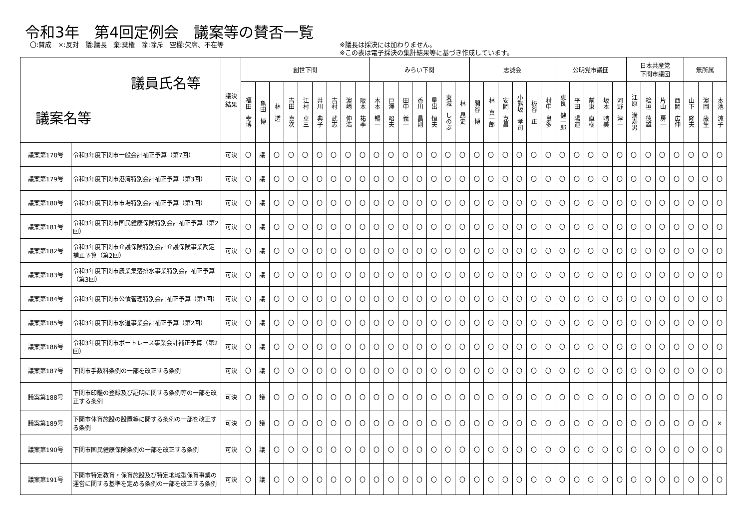令和3年　第4回定例会　議案等の賛否一覧
〇:賛成　×:反対　議:議長　棄:棄権　除:除斥　空欄:欠席、不在等 ※議長は採決には加わりません。
※この表は電子採決の集計結果等に基づき作成しています。
| 議員氏名等 議案名等 | | 議決 結果 | 創世下関 | | | | | | | | | みらい下関 | | | | | | | 志誠会 | | | | | | 公明党市議団 | | | | | 日本共産党 下関市議団 | | | | 無所属 | | |
| --- | --- | --- | --- | --- | --- | --- | --- | --- | --- | --- | --- | --- | --- | --- | --- | --- | --- | --- | --- | --- | --- | --- | --- | --- | --- | --- | --- | --- | --- | --- | --- | --- | --- | --- | --- | --- |
| | | | 福田 幸博 | 亀田 博 | 林 透 | 吉田 真次 | 江村 卓三 | 井川 典子 | 吉村 武志 | 濵﨑 伸浩 | 阪本 祐季 | 木本 暢一 | 戸澤 昭夫 | 田中 義一 | 香川 昌則 | 星出 恒夫 | 東城 しのぶ | 林 昂史 | 関谷 博 | 林 真一郎 | 安岡 克昌 | 小熊坂 孝司 | 板谷 正 | 村中 良多 | 恵良 健一郎 | 平田 陽道 | 前東 直樹 | 坂本 晴美 | 河野 淳一 | 江原 満寿男 | 桧垣 徳雄 | 片山 房一 | 西岡 広伸 | 山下 隆夫 | 濵岡 歳生 | 本池 涼子 |
| 議案第178号 | 令和3年度下関市一般会計補正予算（第7回） | 可決 | 〇 | 議 | 〇 | 〇 | 〇 | 〇 | 〇 | 〇 | 〇 | 〇 | 〇 | 〇 | 〇 | 〇 | 〇 | 〇 | 〇 | 〇 | 〇 | 〇 | 〇 | 〇 | 〇 | 〇 | 〇 | 〇 | 〇 | 〇 | 〇 | 〇 | 〇 | 〇 | 〇 | 〇 |
| 議案第179号 | 令和3年度下関市港湾特別会計補正予算（第3回） | 可決 | 〇 | 議 | 〇 | 〇 | 〇 | 〇 | 〇 | 〇 | 〇 | 〇 | 〇 | 〇 | 〇 | 〇 | 〇 | 〇 | 〇 | 〇 | 〇 | 〇 | 〇 | 〇 | 〇 | 〇 | 〇 | 〇 | 〇 | 〇 | 〇 | 〇 | 〇 | 〇 | 〇 | 〇 |
| 議案第180号 | 令和3年度下関市市場特別会計補正予算（第1回） | 可決 | 〇 | 議 | 〇 | 〇 | 〇 | 〇 | 〇 | 〇 | 〇 | 〇 | 〇 | 〇 | 〇 | 〇 | 〇 | 〇 | 〇 | 〇 | 〇 | 〇 | 〇 | 〇 | 〇 | 〇 | 〇 | 〇 | 〇 | 〇 | 〇 | 〇 | 〇 | 〇 | 〇 | 〇 |
| 議案第181号 | 令和3年度下関市国民健康保険特別会計補正予算（第2回） | 可決 | 〇 | 議 | 〇 | 〇 | 〇 | 〇 | 〇 | 〇 | 〇 | 〇 | 〇 | 〇 | 〇 | 〇 | 〇 | 〇 | 〇 | 〇 | 〇 | 〇 | 〇 | 〇 | 〇 | 〇 | 〇 | 〇 | 〇 | 〇 | 〇 | 〇 | 〇 | 〇 | 〇 | 〇 |
| 議案第182号 | 令和3年度下関市介護保険特別会計介護保険事業勘定補正予算（第2回） | 可決 | 〇 | 議 | 〇 | 〇 | 〇 | 〇 | 〇 | 〇 | 〇 | 〇 | 〇 | 〇 | 〇 | 〇 | 〇 | 〇 | 〇 | 〇 | 〇 | 〇 | 〇 | 〇 | 〇 | 〇 | 〇 | 〇 | 〇 | 〇 | 〇 | 〇 | 〇 | 〇 | 〇 | 〇 |
| 議案第183号 | 令和3年度下関市農業集落排水事業特別会計補正予算（第3回） | 可決 | 〇 | 議 | 〇 | 〇 | 〇 | 〇 | 〇 | 〇 | 〇 | 〇 | 〇 | 〇 | 〇 | 〇 | 〇 | 〇 | 〇 | 〇 | 〇 | 〇 | 〇 | 〇 | 〇 | 〇 | 〇 | 〇 | 〇 | 〇 | 〇 | 〇 | 〇 | 〇 | 〇 | 〇 |
| 議案第184号 | 令和3年度下関市公債管理特別会計補正予算（第1回） | 可決 | 〇 | 議 | 〇 | 〇 | 〇 | 〇 | 〇 | 〇 | 〇 | 〇 | 〇 | 〇 | 〇 | 〇 | 〇 | 〇 | 〇 | 〇 | 〇 | 〇 | 〇 | 〇 | 〇 | 〇 | 〇 | 〇 | 〇 | 〇 | 〇 | 〇 | 〇 | 〇 | 〇 | 〇 |
| 議案第185号 | 令和3年度下関市水道事業会計補正予算（第2回） | 可決 | 〇 | 議 | 〇 | 〇 | 〇 | 〇 | 〇 | 〇 | 〇 | 〇 | 〇 | 〇 | 〇 | 〇 | 〇 | 〇 | 〇 | 〇 | 〇 | 〇 | 〇 | 〇 | 〇 | 〇 | 〇 | 〇 | 〇 | 〇 | 〇 | 〇 | 〇 | 〇 | 〇 | 〇 |
| 議案第186号 | 令和3年度下関市ボートレース事業会計補正予算（第2回） | 可決 | 〇 | 議 | 〇 | 〇 | 〇 | 〇 | 〇 | 〇 | 〇 | 〇 | 〇 | 〇 | 〇 | 〇 | 〇 | 〇 | 〇 | 〇 | 〇 | 〇 | 〇 | 〇 | 〇 | 〇 | 〇 | 〇 | 〇 | 〇 | 〇 | 〇 | 〇 | 〇 | 〇 | 〇 |
| 議案第187号 | 下関市手数料条例の一部を改正する条例 | 可決 | 〇 | 議 | 〇 | 〇 | 〇 | 〇 | 〇 | 〇 | 〇 | 〇 | 〇 | 〇 | 〇 | 〇 | 〇 | 〇 | 〇 | 〇 | 〇 | 〇 | 〇 | 〇 | 〇 | 〇 | 〇 | 〇 | 〇 | 〇 | 〇 | 〇 | 〇 | 〇 | 〇 | 〇 |
| 議案第188号 | 下関市印鑑の登録及び証明に関する条例等の一部を改正する条例 | 可決 | 〇 | 議 | 〇 | 〇 | 〇 | 〇 | 〇 | 〇 | 〇 | 〇 | 〇 | 〇 | 〇 | 〇 | 〇 | 〇 | 〇 | 〇 | 〇 | 〇 | 〇 | 〇 | 〇 | 〇 | 〇 | 〇 | 〇 | 〇 | 〇 | 〇 | 〇 | 〇 | 〇 | 〇 |
| 議案第189号 | 下関市体育施設の設置等に関する条例の一部を改正する条例 | 可決 | 〇 | 議 | 〇 | 〇 | 〇 | 〇 | 〇 | 〇 | 〇 | 〇 | 〇 | 〇 | 〇 | 〇 | 〇 | 〇 | 〇 | 〇 | 〇 | 〇 | 〇 | 〇 | 〇 | 〇 | 〇 | 〇 | 〇 | 〇 | 〇 | 〇 | 〇 | 〇 | 〇 | × |
| 議案第190号 | 下関市国民健康保険条例の一部を改正する条例 | 可決 | 〇 | 議 | 〇 | 〇 | 〇 | 〇 | 〇 | 〇 | 〇 | 〇 | 〇 | 〇 | 〇 | 〇 | 〇 | 〇 | 〇 | 〇 | 〇 | 〇 | 〇 | 〇 | 〇 | 〇 | 〇 | 〇 | 〇 | 〇 | 〇 | 〇 | 〇 | 〇 | 〇 | 〇 |
| 議案第191号 | 下関市特定教育・保育施設及び特定地域型保育事業の運営に関する基準を定める条例の一部を改正する条例 | 可決 | 〇 | 議 | 〇 | 〇 | 〇 | 〇 | 〇 | 〇 | 〇 | 〇 | 〇 | 〇 | 〇 | 〇 | 〇 | 〇 | 〇 | 〇 | 〇 | 〇 | 〇 | 〇 | 〇 | 〇 | 〇 | 〇 | 〇 | 〇 | 〇 | 〇 | 〇 | 〇 | 〇 | 〇 |